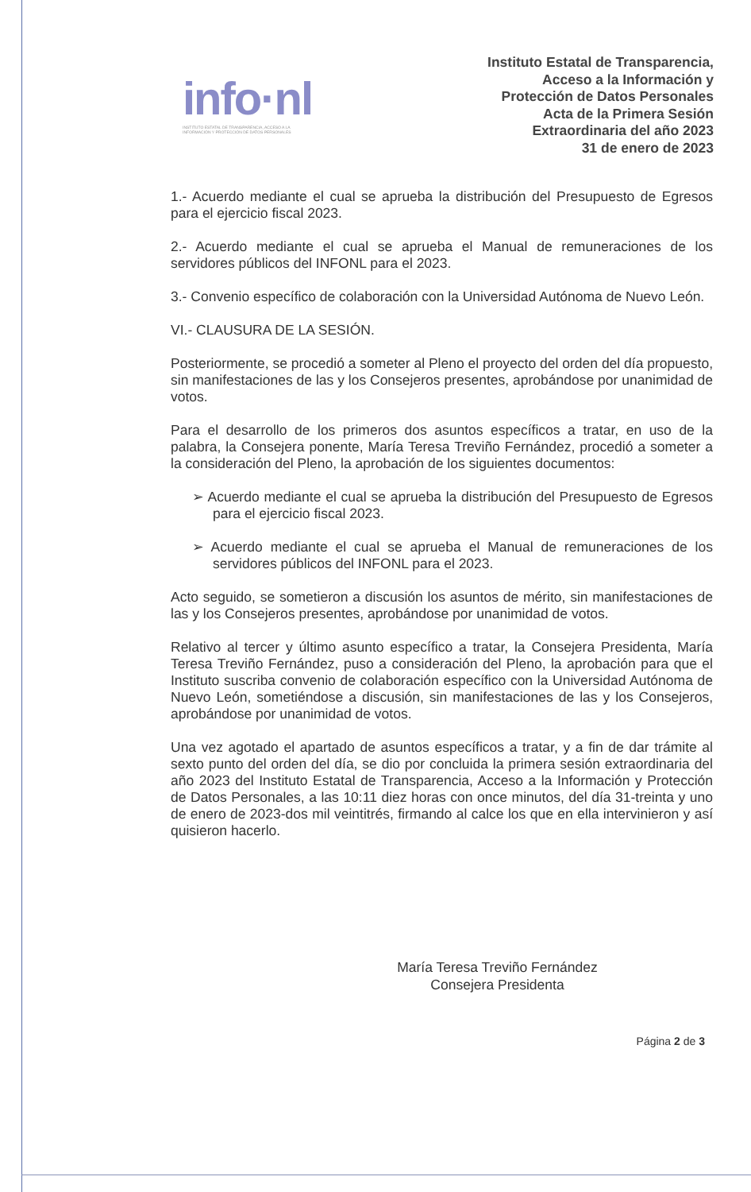info·nl
INSTITUTO ESTATAL DE TRANSPARENCIA, ACCESO A LA INFORMACIÓN Y PROTECCIÓN DE DATOS PERSONALES
Instituto Estatal de Transparencia,
Acceso a la Información y
Protección de Datos Personales
Acta de la Primera Sesión
Extraordinaria del año 2023
31 de enero de 2023
1.- Acuerdo mediante el cual se aprueba la distribución del Presupuesto de Egresos para el ejercicio fiscal 2023.
2.- Acuerdo mediante el cual se aprueba el Manual de remuneraciones de los servidores públicos del INFONL para el 2023.
3.- Convenio específico de colaboración con la Universidad Autónoma de Nuevo León.
VI.- CLAUSURA DE LA SESIÓN.
Posteriormente, se procedió a someter al Pleno el proyecto del orden del día propuesto, sin manifestaciones de las y los Consejeros presentes, aprobándose por unanimidad de votos.
Para el desarrollo de los primeros dos asuntos específicos a tratar, en uso de la palabra, la Consejera ponente, María Teresa Treviño Fernández, procedió a someter a la consideración del Pleno, la aprobación de los siguientes documentos:
➢ Acuerdo mediante el cual se aprueba la distribución del Presupuesto de Egresos para el ejercicio fiscal 2023.
➢ Acuerdo mediante el cual se aprueba el Manual de remuneraciones de los servidores públicos del INFONL para el 2023.
Acto seguido, se sometieron a discusión los asuntos de mérito, sin manifestaciones de las y los Consejeros presentes, aprobándose por unanimidad de votos.
Relativo al tercer y último asunto específico a tratar, la Consejera Presidenta, María Teresa Treviño Fernández, puso a consideración del Pleno, la aprobación para que el Instituto suscriba convenio de colaboración específico con la Universidad Autónoma de Nuevo León, sometiéndose a discusión, sin manifestaciones de las y los Consejeros, aprobándose por unanimidad de votos.
Una vez agotado el apartado de asuntos específicos a tratar, y a fin de dar trámite al sexto punto del orden del día, se dio por concluida la primera sesión extraordinaria del año 2023 del Instituto Estatal de Transparencia, Acceso a la Información y Protección de Datos Personales, a las 10:11 diez horas con once minutos, del día 31-treinta y uno de enero de 2023-dos mil veintitrés, firmando al calce los que en ella intervinieron y así quisieron hacerlo.
María Teresa Treviño Fernández
Consejera Presidenta
Página 2 de 3